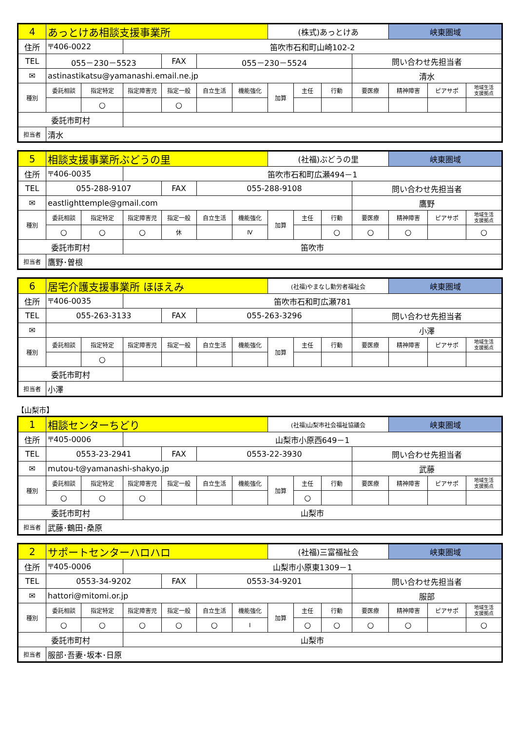| 4 | あっとけあ相談支援事業所 | | | | | | (株式)あっとけあ | | | | 峡東圏域 | | |
| 住所 | 〒406-0022 | | 笛吹市石和町山崎102-2 | | | | | | | | | | |
| TEL | 055－230－5523 | | | FAX | 055－230－5524 | | | | | 問い合わせ先担当者 | | | |
| ✉ | astinastikatsu@yamanashi.email.ne.jp | | | | | | | | | 清水 | | | |
| 種別 | 委託相談 | 指定特定 | 指定障害児 | 指定一般 | 自立生活 | 機能強化 | 加算 | 主任 | 行動 | 要医療 | 精神障害 | ピアサポ | 地域生活 支援拠点 |
| | | ○ | | ○ | | | | | | | | | |
| 委託市町村 | | | | | | | | | | | | | |
| 担当者 | 清水 | | | | | | | | | | | | |
| 5 | 相談支援事業所ぶどうの里 | | | | | | (社福)ぶどうの里 | | | | 峡東圏域 | | |
| 住所 | 〒406-0035 | | 笛吹市石和町広瀬494－1 | | | | | | | | | | |
| TEL | 055-288-9107 | | | FAX | 055-288-9108 | | | | | 問い合わせ先担当者 | | | |
| ✉ | eastlighttemple@gmail.com | | | | | | | | | 鷹野 | | | |
| 種別 | 委託相談 | 指定特定 | 指定障害児 | 指定一般 | 自立生活 | 機能強化 | 加算 | 主任 | 行動 | 要医療 | 精神障害 | ピアサポ | 地域生活 支援拠点 |
| | ○ | ○ | ○ | 休 | | Ⅳ | | | ○ | ○ | ○ | | ○ |
| 委託市町村 | | | 笛吹市 | | | | | | | | | | |
| 担当者 | 鷹野･曽根 | | | | | | | | | | | | |
| 6 | 居宅介護支援事業所 ほほえみ | | | | | | (社福)やまなし勤労者福祉会 | | | | 峡東圏域 | | |
| 住所 | 〒406-0035 | | 笛吹市石和町広瀬781 | | | | | | | | | | |
| TEL | 055-263-3133 | | | FAX | 055-263-3296 | | | | | 問い合わせ先担当者 | | | |
| ✉ | | | | | | | | | | 小澤 | | | |
| 種別 | 委託相談 | 指定特定 | 指定障害児 | 指定一般 | 自立生活 | 機能強化 | 加算 | 主任 | 行動 | 要医療 | 精神障害 | ピアサポ | 地域生活 支援拠点 |
| | | ○ | | | | | | | | | | | |
| 委託市町村 | | | | | | | | | | | | | |
| 担当者 | 小澤 | | | | | | | | | | | | |
【山梨市】
| 1 | 相談センターちどり | | | | | | (社福)山梨市社会福祉協議会 | | | | 峡東圏域 | | |
| 住所 | 〒405-0006 | | 山梨市小原西649－1 | | | | | | | | | | |
| TEL | 0553-23-2941 | | | FAX | 0553-22-3930 | | | | | 問い合わせ先担当者 | | | |
| ✉ | mutou-t@yamanashi-shakyo.jp | | | | | | | | | 武藤 | | | |
| 種別 | 委託相談 | 指定特定 | 指定障害児 | 指定一般 | 自立生活 | 機能強化 | 加算 | 主任 | 行動 | 要医療 | 精神障害 | ピアサポ | 地域生活 支援拠点 |
| | ○ | ○ | ○ | | | | | ○ | | | | | |
| 委託市町村 | | | 山梨市 | | | | | | | | | | |
| 担当者 | 武藤･鶴田･桑原 | | | | | | | | | | | | |
| 2 | サポートセンターハロハロ | | | | | | (社福)三富福祉会 | | | | 峡東圏域 | | |
| 住所 | 〒405-0006 | | 山梨市小原東1309－1 | | | | | | | | | | |
| TEL | 0553-34-9202 | | | FAX | 0553-34-9201 | | | | | 問い合わせ先担当者 | | | |
| ✉ | hattori@mitomi.or.jp | | | | | | | | | 服部 | | | |
| 種別 | 委託相談 | 指定特定 | 指定障害児 | 指定一般 | 自立生活 | 機能強化 | 加算 | 主任 | 行動 | 要医療 | 精神障害 | ピアサポ | 地域生活 支援拠点 |
| | ○ | ○ | ○ | ○ | ○ | Ⅰ | | ○ | ○ | ○ | ○ | | ○ |
| 委託市町村 | | | 山梨市 | | | | | | | | | | |
| 担当者 | 服部･吾妻･坂本･日原 | | | | | | | | | | | | |